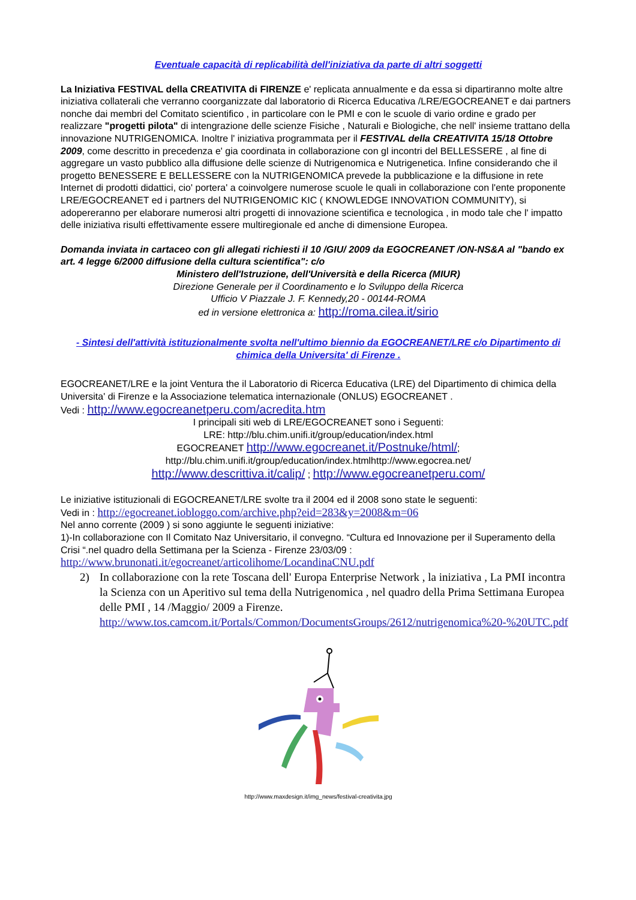Eventuale capacità di replicabilità dell'iniziativa da parte di altri soggetti
La Iniziativa FESTIVAL della CREATIVITA di FIRENZE e' replicata annualmente e da essa si dipartiranno molte altre iniziativa collaterali che verranno coorganizzate dal laboratorio di Ricerca Educativa /LRE/EGOCREANET e dai partners nonche dai membri del Comitato scientifico , in particolare con le PMI e con le scuole di vario ordine e grado per realizzare "progetti pilota" di intengrazione delle scienze Fisiche , Naturali e Biologiche, che nell' insieme trattano della innovazione NUTRIGENOMICA. Inoltre l' iniziativa programmata per il FESTIVAL della CREATIVITA 15/18 Ottobre 2009, come descritto in precedenza e' gia coordinata in collaborazione con gl incontri del BELLESSERE , al fine di aggregare un vasto pubblico alla diffusione delle scienze di Nutrigenomica e Nutrigenetica. Infine considerando che il progetto BENESSERE E BELLESSERE con la NUTRIGENOMICA prevede la pubblicazione e la diffusione in rete Internet di prodotti didattici, cio' portera' a coinvolgere numerose scuole le quali in collaborazione con l'ente proponente LRE/EGOCREANET ed i partners del NUTRIGENOMIC KIC ( KNOWLEDGE INNOVATION COMMUNITY), si adopereranno per elaborare numerosi altri progetti di innovazione scientifica e tecnologica , in modo tale che l' impatto delle iniziativa risulti effettivamente essere multiregionale ed anche di dimensione Europea.
Domanda inviata in cartaceo con gli allegati richiesti il 10 /GIU/ 2009 da EGOCREANET /ON-NS&A al "bando ex art. 4 legge 6/2000 diffusione della cultura scientifica": c/o
Ministero dell'Istruzione, dell'Università e della Ricerca (MIUR)
Direzione Generale per il Coordinamento e lo Sviluppo della Ricerca
Ufficio V Piazzale J. F. Kennedy,20 - 00144-ROMA
ed in versione elettronica a: http://roma.cilea.it/sirio
- Sintesi dell'attività istituzionalmente svolta nell'ultimo biennio da EGOCREANET/LRE c/o Dipartimento di chimica della Universita' di Firenze .
EGOCREANET/LRE e la joint Ventura the il Laboratorio di Ricerca Educativa (LRE) del Dipartimento di chimica della Universita' di Firenze e la Associazione telematica internazionale (ONLUS) EGOCREANET .
Vedi : http://www.egocreanetperu.com/acredita.htm
I principali siti web di LRE/EGOCREANET sono i Seguenti:
LRE: http://blu.chim.unifi.it/group/education/index.html
EGOCREANET http://www.egocreanet.it/Postnuke/html/;
http://blu.chim.unifi.it/group/education/index.htmlhttp://www.egocrea.net/
http://www.descrittiva.it/calip/ ; http://www.egocreanetperu.com/
Le iniziative istituzionali di EGOCREANET/LRE svolte tra il 2004 ed il 2008 sono state le seguenti:
Vedi in : http://egocreanet.iobloggo.com/archive.php?eid=283&y=2008&m=06
Nel anno corrente (2009 ) si sono aggiunte le seguenti iniziative:
1)-In collaborazione con Il Comitato Naz Universitario, il convegno. “Cultura ed Innovazione per il Superamento della Crisi “.nel quadro della Settimana per la Scienza - Firenze 23/03/09 :
http://www.brunonati.it/egocreanet/articolihome/LocandinaCNU.pdf
2) In collaborazione con la rete Toscana dell' Europa Enterprise Network , la iniziativa , La PMI incontra la Scienza con un Aperitivo sul tema della Nutrigenomica , nel quadro della Prima Settimana Europea delle PMI , 14 /Maggio/ 2009 a Firenze.
http://www.tos.camcom.it/Portals/Common/DocumentsGroups/2612/nutrigenomica%20-%20UTC.pdf
http://www.maxdesign.it/img_news/festival-creativita.jpg